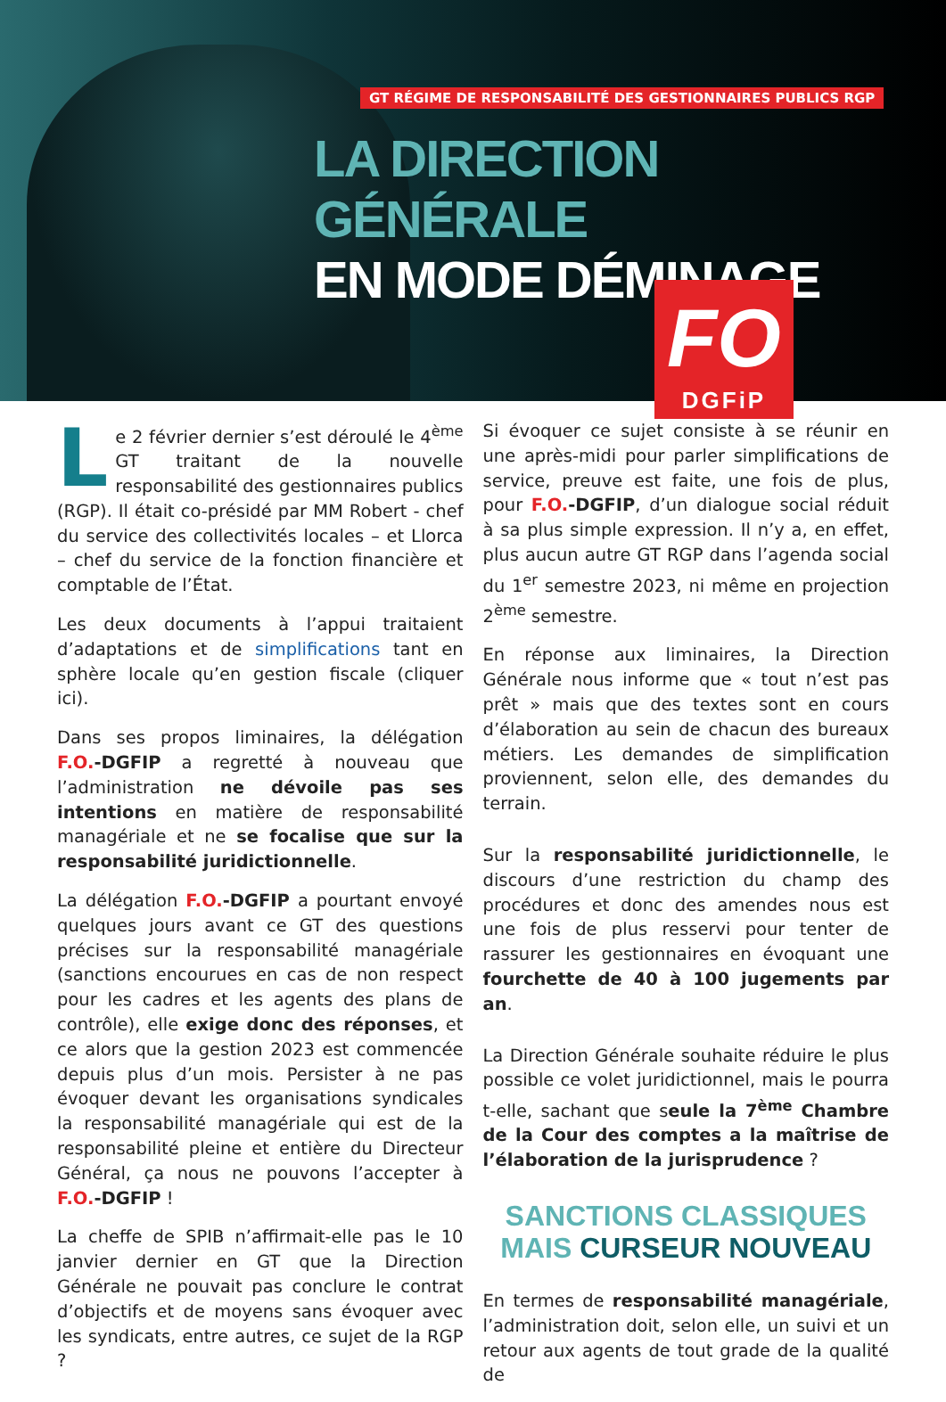GT RÉGIME DE RESPONSABILITÉ DES GESTIONNAIRES PUBLICS RGP
LA DIRECTION GÉNÉRALE
EN MODE DÉMINAGE
FO
DGFiP
Le 2 février dernier s’est déroulé le 4<sup>ème</sup> GT traitant de la nouvelle responsabilité des gestionnaires publics (RGP). Il était co-présidé par MM Robert - chef du service des collectivités locales – et Llorca – chef du service de la fonction financière et comptable de l’État.
Les deux documents à l’appui traitaient d’adaptations et de simplifications tant en sphère locale qu’en gestion fiscale (cliquer ici).
Dans ses propos liminaires, la délégation F.O.-DGFIP a regretté à nouveau que l’administration ne dévoile pas ses intentions en matière de responsabilité managériale et ne se focalise que sur la responsabilité juridictionnelle.
La délégation F.O.-DGFIP a pourtant envoyé quelques jours avant ce GT des questions précises sur la responsabilité managériale (sanctions encourues en cas de non respect pour les cadres et les agents des plans de contrôle), elle exige donc des réponses, et ce alors que la gestion 2023 est commencée depuis plus d’un mois. Persister à ne pas évoquer devant les organisations syndicales la responsabilité managériale qui est de la responsabilité pleine et entière du Directeur Général, ça nous ne pouvons l’accepter à F.O.-DGFIP !
La cheffe de SPIB n’affirmait-elle pas le 10 janvier dernier en GT que la Direction Générale ne pouvait pas conclure le contrat d’objectifs et de moyens sans évoquer avec les syndicats, entre autres, ce sujet de la RGP ?
Si évoquer ce sujet consiste à se réunir en une après-midi pour parler simplifications de service, preuve est faite, une fois de plus, pour F.O.-DGFIP, d’un dialogue social réduit à sa plus simple expression. Il n’y a, en effet, plus aucun autre GT RGP dans l’agenda social du 1<sup>er</sup> semestre 2023, ni même en projection 2<sup>ème</sup> semestre.
En réponse aux liminaires, la Direction Générale nous informe que « tout n’est pas prêt » mais que des textes sont en cours d’élaboration au sein de chacun des bureaux métiers. Les demandes de simplification proviennent, selon elle, des demandes du terrain.
Sur la responsabilité juridictionnelle, le discours d’une restriction du champ des procédures et donc des amendes nous est une fois de plus resservi pour tenter de rassurer les gestionnaires en évoquant une fourchette de 40 à 100 jugements par an.
La Direction Générale souhaite réduire le plus possible ce volet juridictionnel, mais le pourra t-elle, sachant que seule la 7<sup>ème</sup> Chambre de la Cour des comptes a la maîtrise de l’élaboration de la jurisprudence ?
SANCTIONS CLASSIQUES
MAIS CURSEUR NOUVEAU
En termes de responsabilité managériale, l’administration doit, selon elle, un suivi et un retour aux agents de tout grade de la qualité de